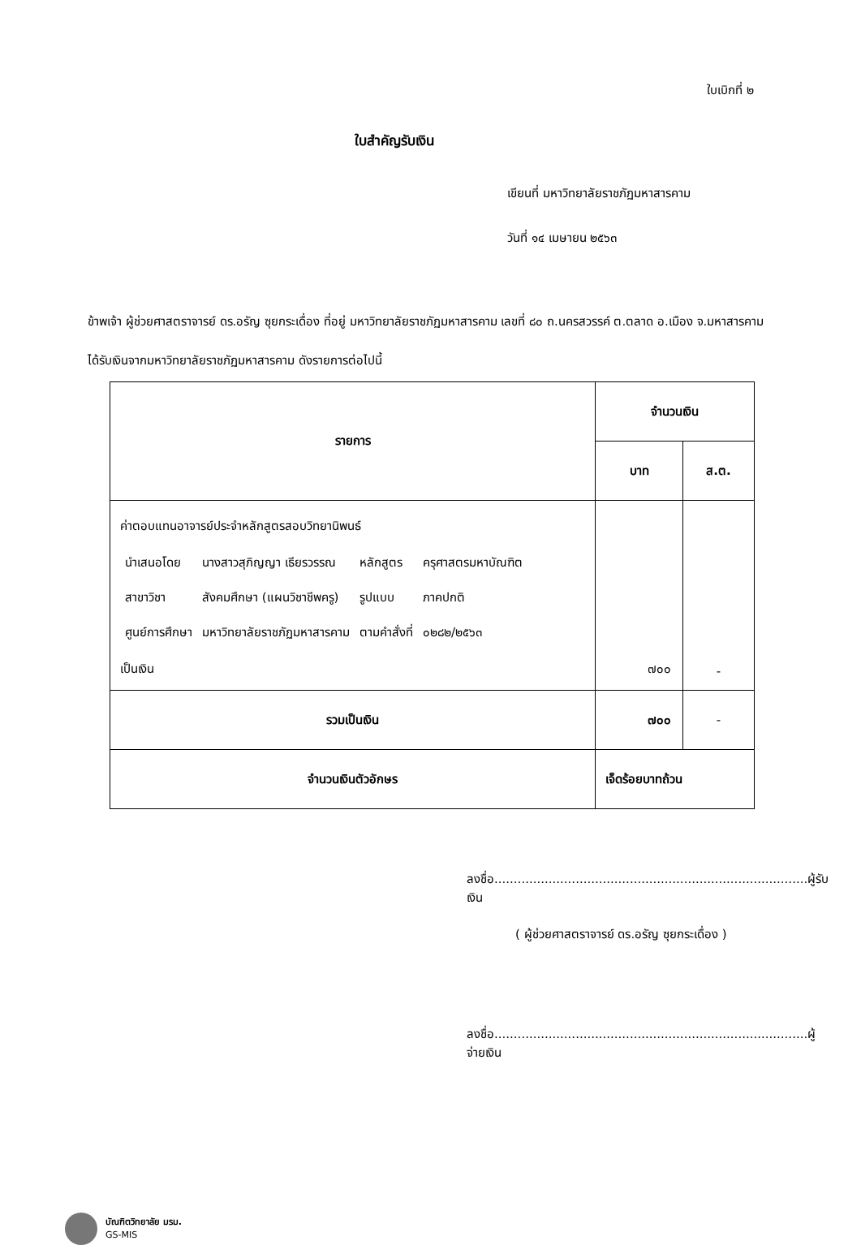ใบเบิกที่ ๒
ใบสำคัญรับเงิน
เขียนที่ มหาวิทยาลัยราชภัฏมหาสารคาม
วันที่ ๑๔ เมษายน ๒๕๖๓
ข้าพเจ้า ผู้ช่วยศาสตราจารย์ ดร.อรัญ ซุยกระเดื่อง ที่อยู่ มหาวิทยาลัยราชภัฏมหาสารคาม เลขที่ ๘๐ ถ.นครสวรรค์ ต.ตลาด อ.เมือง จ.มหาสารคาม
ได้รับเงินจากมหาวิทยาลัยราชภัฏมหาสารคาม ดังรายการต่อไปนี้
| รายการ | จำนวนเงิน | |
| --- | --- | --- |
| | บาท | ส.ต. |
| ค่าตอบแทนอาจารย์ประจำหลักสูตรสอบวิทยานิพนธ์ / นำเสนอโดย / นางสาวสุภิญญา เธียรวรรณ / หลักสูตร / ครุศาสตรมหาบัณฑิต / / สาขาวิชา / สังคมศึกษา (แผนวิชาชีพครู) / รูปแบบ / ภาคปกติ / / ศูนย์การศึกษา / มหาวิทยาลัยราชภัฏมหาสารคาม / ตามคำสั่งที่ / ๐๒๘๒/๒๕๖๓ / เป็นเงิน | ๗๐๐ | - |
| รวมเป็นเงิน | ๗๐๐ | - |
| จำนวนเงินตัวอักษร | เจ็ดร้อยบาทถ้วน | |
ลงชื่อ.................................................................................ผู้รับเงิน
( ผู้ช่วยศาสตราจารย์ ดร.อรัญ ซุยกระเดื่อง )
ลงชื่อ.................................................................................ผู้จ่ายเงิน
บัณฑิตวิทยาลัย มรม.
GS-MIS